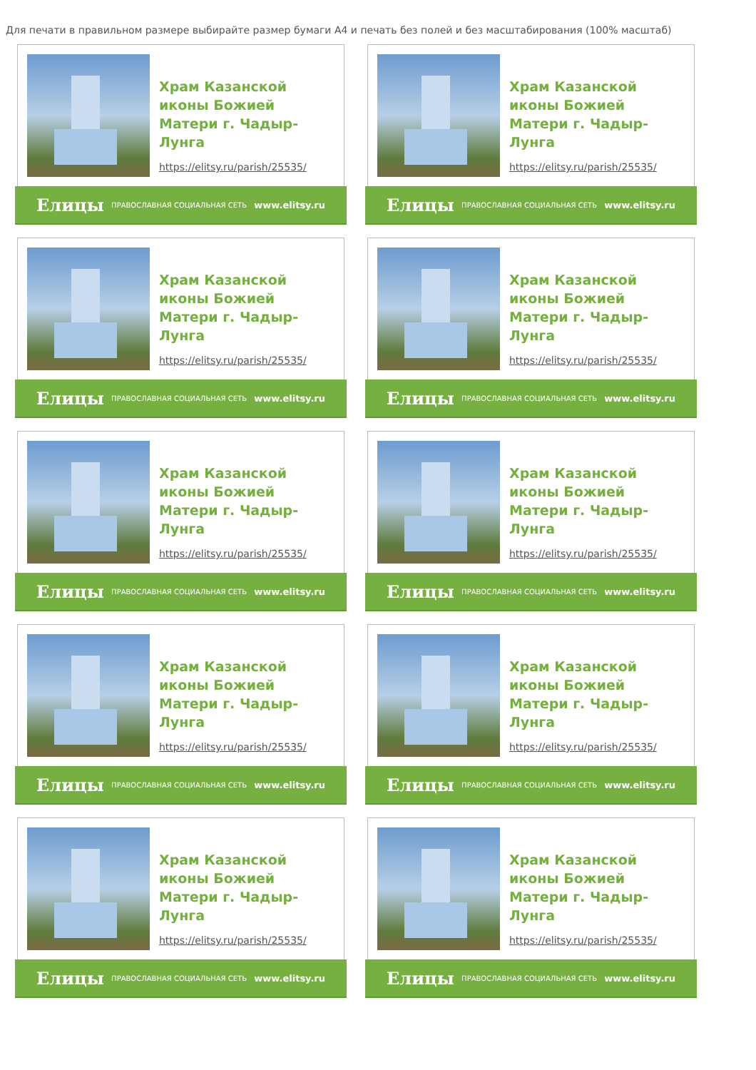Для печати в правильном размере выбирайте размер бумаги А4 и печать без полей и без масштабирования (100% масштаб)
Храм Казанской иконы Божией Матери г. Чадыр-Лунга
https://elitsy.ru/parish/25535/
Елицы ПРАВОСЛАВНАЯ СОЦИАЛЬНАЯ СЕТЬ www.elitsy.ru
Храм Казанской иконы Божией Матери г. Чадыр-Лунга
https://elitsy.ru/parish/25535/
Елицы ПРАВОСЛАВНАЯ СОЦИАЛЬНАЯ СЕТЬ www.elitsy.ru
Храм Казанской иконы Божией Матери г. Чадыр-Лунга
https://elitsy.ru/parish/25535/
Елицы ПРАВОСЛАВНАЯ СОЦИАЛЬНАЯ СЕТЬ www.elitsy.ru
Храм Казанской иконы Божией Матери г. Чадыр-Лунга
https://elitsy.ru/parish/25535/
Елицы ПРАВОСЛАВНАЯ СОЦИАЛЬНАЯ СЕТЬ www.elitsy.ru
Храм Казанской иконы Божией Матери г. Чадыр-Лунга
https://elitsy.ru/parish/25535/
Елицы ПРАВОСЛАВНАЯ СОЦИАЛЬНАЯ СЕТЬ www.elitsy.ru
Храм Казанской иконы Божией Матери г. Чадыр-Лунга
https://elitsy.ru/parish/25535/
Елицы ПРАВОСЛАВНАЯ СОЦИАЛЬНАЯ СЕТЬ www.elitsy.ru
Храм Казанской иконы Божией Матери г. Чадыр-Лунга
https://elitsy.ru/parish/25535/
Елицы ПРАВОСЛАВНАЯ СОЦИАЛЬНАЯ СЕТЬ www.elitsy.ru
Храм Казанской иконы Божией Матери г. Чадыр-Лунга
https://elitsy.ru/parish/25535/
Елицы ПРАВОСЛАВНАЯ СОЦИАЛЬНАЯ СЕТЬ www.elitsy.ru
Храм Казанской иконы Божией Матери г. Чадыр-Лунга
https://elitsy.ru/parish/25535/
Елицы ПРАВОСЛАВНАЯ СОЦИАЛЬНАЯ СЕТЬ www.elitsy.ru
Храм Казанской иконы Божией Матери г. Чадыр-Лунга
https://elitsy.ru/parish/25535/
Елицы ПРАВОСЛАВНАЯ СОЦИАЛЬНАЯ СЕТЬ www.elitsy.ru